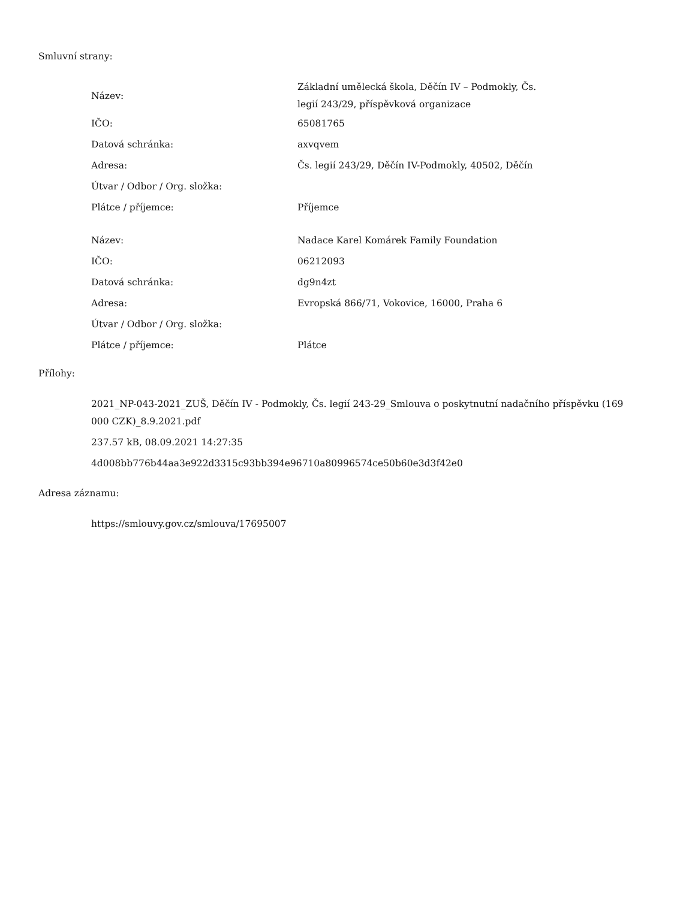Smluvní strany:
| Název: | Základní umělecká škola, Děčín IV – Podmokly, Čs. legií 243/29, příspěvková organizace |
| IČO: | 65081765 |
| Datová schránka: | axvqvem |
| Adresa: | Čs. legií 243/29, Děčín IV-Podmokly, 40502, Děčín |
| Útvar / Odbor / Org. složka: | |
| Plátce / příjemce: | Příjemce |
| Název: | Nadace Karel Komárek Family Foundation |
| IČO: | 06212093 |
| Datová schránka: | dg9n4zt |
| Adresa: | Evropská 866/71, Vokovice, 16000, Praha 6 |
| Útvar / Odbor / Org. složka: | |
| Plátce / příjemce: | Plátce |
Přílohy:
2021_NP-043-2021_ZUŠ, Děčín IV - Podmokly, Čs. legií 243-29_Smlouva o poskytnutní nadačního příspěvku (169 000 CZK)_8.9.2021.pdf
237.57 kB, 08.09.2021 14:27:35
4d008bb776b44aa3e922d3315c93bb394e96710a80996574ce50b60e3d3f42e0
Adresa záznamu:
https://smlouvy.gov.cz/smlouva/17695007